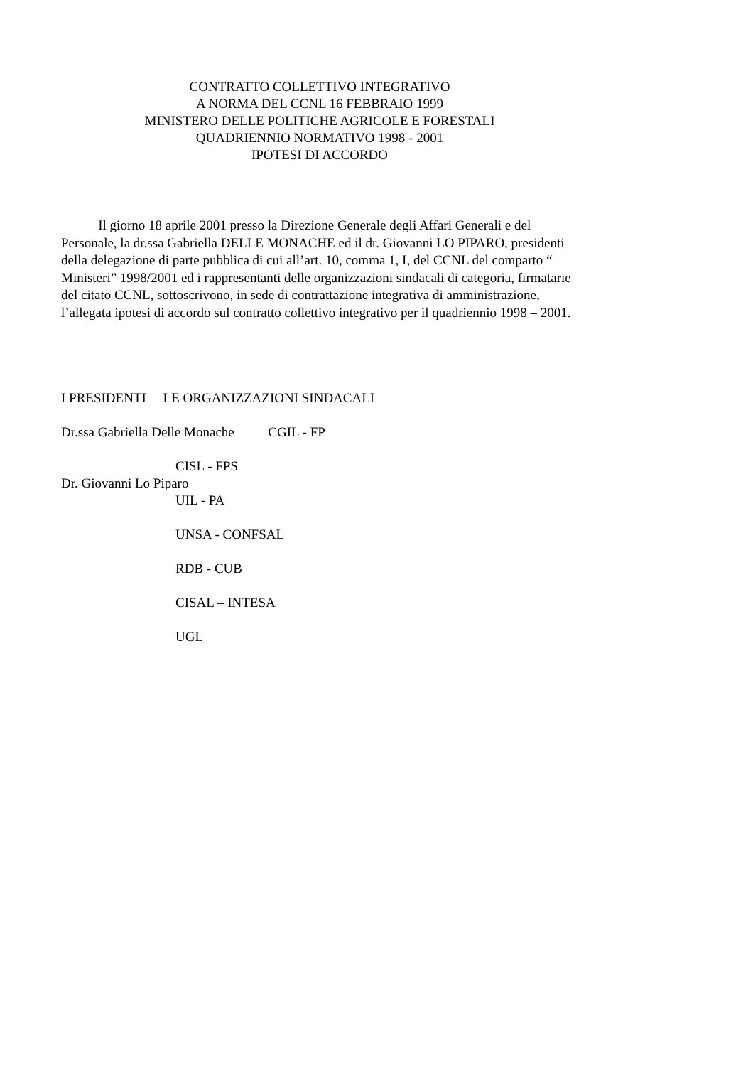CONTRATTO COLLETTIVO INTEGRATIVO
A NORMA DEL CCNL 16 FEBBRAIO 1999
MINISTERO DELLE POLITICHE AGRICOLE E FORESTALI
QUADRIENNIO NORMATIVO 1998 - 2001
IPOTESI DI ACCORDO
Il giorno 18 aprile 2001 presso la Direzione Generale degli Affari Generali e del Personale, la dr.ssa Gabriella DELLE MONACHE ed il dr. Giovanni LO PIPARO, presidenti della delegazione di parte pubblica di cui all’art. 10, comma 1, I, del CCNL del comparto “ Ministeri” 1998/2001 ed i rappresentanti delle organizzazioni sindacali di categoria, firmatarie del citato CCNL, sottoscrivono, in sede di contrattazione integrativa di amministrazione, l’allegata ipotesi di accordo sul contratto collettivo integrativo per il quadriennio 1998 – 2001.
I PRESIDENTI LE ORGANIZZAZIONI SINDACALI
Dr.ssa Gabriella Delle Monache CGIL - FP
CISL - FPS
Dr. Giovanni Lo Piparo
UIL - PA
UNSA - CONFSAL
RDB - CUB
CISAL – INTESA
UGL